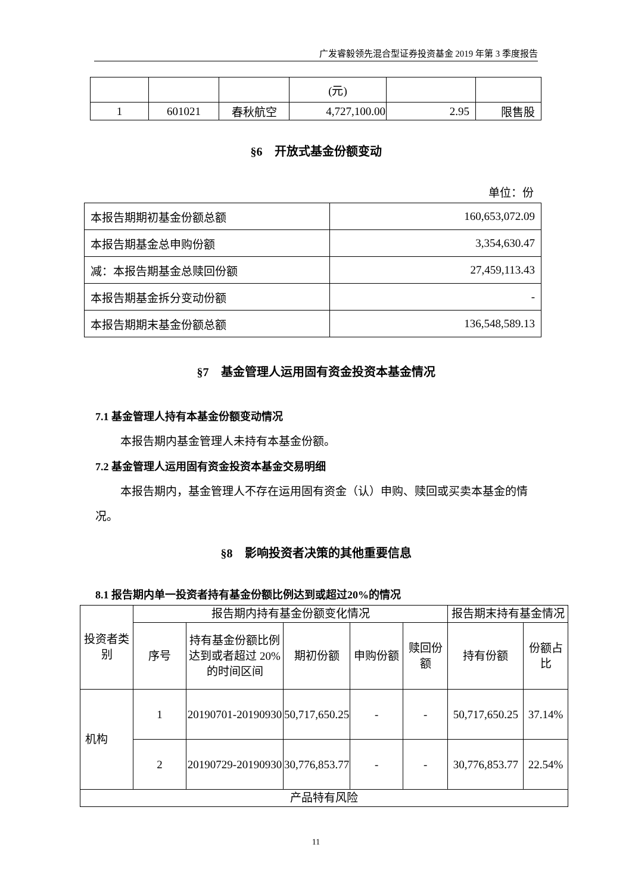广发睿毅领先混合型证券投资基金 2019 年第 3 季度报告
| | | | (元) | | |
| 1 | 601021 | 春秋航空 | 4,727,100.00 | 2.95 | 限售股 |
§6　开放式基金份额变动
单位：份
| 本报告期期初基金份额总额 | 160,653,072.09 |
| 本报告期基金总申购份额 | 3,354,630.47 |
| 减：本报告期基金总赎回份额 | 27,459,113.43 |
| 本报告期基金拆分变动份额 | - |
| 本报告期期末基金份额总额 | 136,548,589.13 |
§7　基金管理人运用固有资金投资本基金情况
7.1 基金管理人持有本基金份额变动情况
本报告期内基金管理人未持有本基金份额。
7.2 基金管理人运用固有资金投资本基金交易明细
本报告期内，基金管理人不存在运用固有资金（认）申购、赎回或买卖本基金的情况。
§8　影响投资者决策的其他重要信息
8.1 报告期内单一投资者持有基金份额比例达到或超过20%的情况
| 投资者类别 | 报告期内持有基金份额变化情况 | | | | | 报告期末持有基金情况 | |
| | 序号 | 持有基金份额比例达到或者超过 20%的时间区间 | 期初份额 | 申购份额 | 赎回份额 | 持有份额 | 份额占比 |
| 机构 | 1 | 20190701-20190930 | 50,717,650.25 | - | - | 50,717,650.25 | 37.14% |
| | 2 | 20190729-20190930 | 30,776,853.77 | - | - | 30,776,853.77 | 22.54% |
| 产品特有风险 | | | | | | | |
11